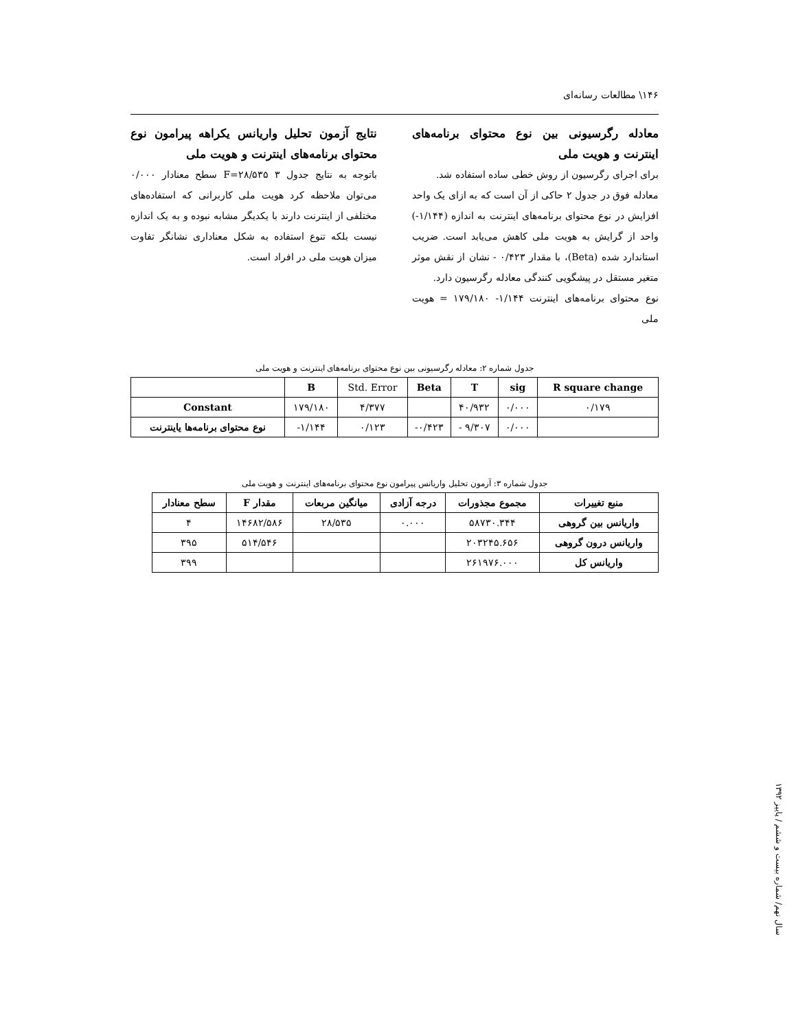۱۴۶\ مطالعات رسانه‌ای
معادله رگرسیونی بین نوع محتوای برنامه‌های اینترنت و هویت ملی
برای اجرای رگرسیون از روش خطی ساده استفاده شد.
معادله فوق در جدول ۲ حاکی از آن است که به ازای یک واحد افزایش در نوع محتوای برنامه‌های اینترنت به اندازه (۱/۱۴۴-) واحد از گرایش به هویت ملی کاهش می‌یابد است. ضریب استاندارد شده (Beta)، با مقدار ۰/۴۲۳ - نشان از نقش موثر متغیر مستقل در پیشگویی کنندگی معادله رگرسیون دارد.
نوع محتوای برنامه‌های اینترنت ۱/۱۴۴- ۱۷۹/۱۸۰ = هویت ملی
نتایج آزمون تحلیل واریانس یکراهه پیرامون نوع محتوای برنامه‌های اینترنت و هویت ملی
باتوجه به نتایج جدول ۳ F=۲۸/۵۳۵ سطح معنادار ۰/۰۰۰ می‌توان ملاحظه کرد هویت ملی کاربرانی که استفاده‌های مختلفی از اینترنت دارند با یکدیگر مشابه نبوده و به یک اندازه نیست بلکه تنوع استفاده به شکل معناداری نشانگر تفاوت میزان هویت ملی در افراد است.
جدول شماره ۲: معادله رگرسیونی بین نوع محتوای برنامه‌های اینترنت و هویت ملی
| | B | Std. Error | Beta | T | sig | R square change |
| --- | --- | --- | --- | --- | --- | --- |
| Constant | ۱۷۹/۱۸۰ | ۴/۳۷۷ | | ۴۰/۹۳۲ | ۰/۰۰۰ | ۰/۱۷۹ |
| نوع محتوای برنامه‌ها یاینترنت | -۱/۱۴۴ | ۰/۱۲۳ | -۰/۴۲۳ | - ۹/۳۰۷ | ۰/۰۰۰ | |
جدول شماره ۳: آزمون تحلیل واریانس پیرامون نوع محتوای برنامه‌های اینترنت و هویت ملی
| منبع تغییرات | مجموع مجذورات | درجه آزادی | میانگین مربعات | مقدار F | سطح معنادار |
| --- | --- | --- | --- | --- | --- |
| واریانس بین گروهی | ۵۸۷۳۰.۳۴۴ | ۰.۰۰۰ | ۲۸/۵۳۵ | ۱۴۶۸۲/۵۸۶ | ۴ |
| واریانس درون گروهی | ۲۰۳۲۴۵.۶۵۶ | | | ۵۱۴/۵۴۶ | ۳۹۵ |
| واریانس کل | ۲۶۱۹۷۶.۰۰۰ | | | | ۳۹۹ |
سال نهم/ شماره بیست و ششم / پاییز ۱۳۹۲